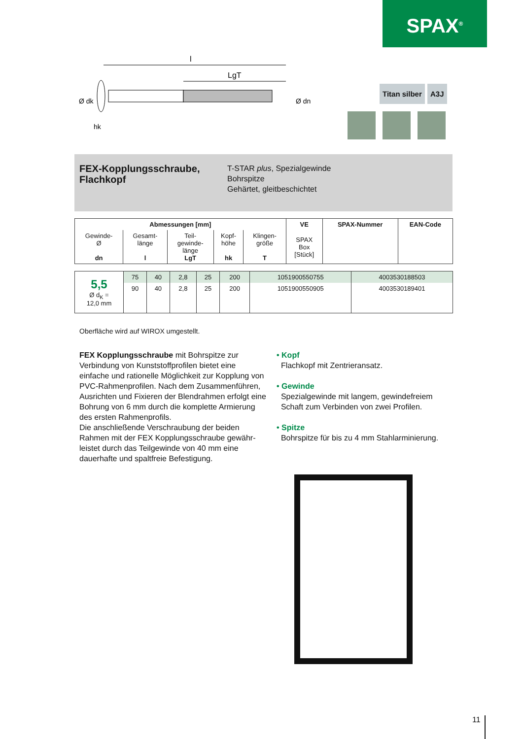SPAX<sup>®</sup>
l
LgT
hk
Ø dk
Ø dn
Titan silber A3J
FEX-Kopplungsschraube, Flachkopf
T-STAR plus, Spezialgewinde
Bohrspitze
Gehärtet, gleitbeschichtet
| Abmessungen [mm] | | | | | VE | SPAX-Nummer | EAN-Code |
| --- | --- | --- | --- | --- | --- | --- | --- |
| Gewinde- Ø dn | Gesamt- länge l | Teil- gewinde- länge LgT | Kopf- höhe hk | Klingen- größe T | SPAX Box [Stück] | | |
| 5,5 Ø d<sub>K</sub> = 12,0 mm | 75 | 40 | 2,8 | 25 | 200 | 1051900550755 | 4003530188503 |
| | 90 | 40 | 2,8 | 25 | 200 | 1051900550905 | 4003530189401 |
Oberfläche wird auf WIROX umgestellt.
FEX Kopplungsschraube mit Bohrspitze zur Verbindung von Kunststoffprofilen bietet eine einfache und rationelle Möglichkeit zur Kopplung von PVC-Rahmenprofilen. Nach dem Zusammenf­ühren, Ausrichten und Fixieren der Blendrahmen erfolgt eine Bohrung von 6 mm durch die komplette Armierung des ersten Rahmenprofils.
Die anschließende Verschraubung der beiden Rahmen mit der FEX Kopplungsschraube gewähr­leistet durch das Teilgewinde von 40 mm eine dauerhafte und spaltfreie Befestigung.
• Kopf
Flachkopf mit Zentrieransatz.
• Gewinde
Spezialgewinde mit langem, gewindefreiem
Schaft zum Verbinden von zwei Profilen.
• Spitze
Bohrspitze für bis zu 4 mm Stahlarminierung.
11